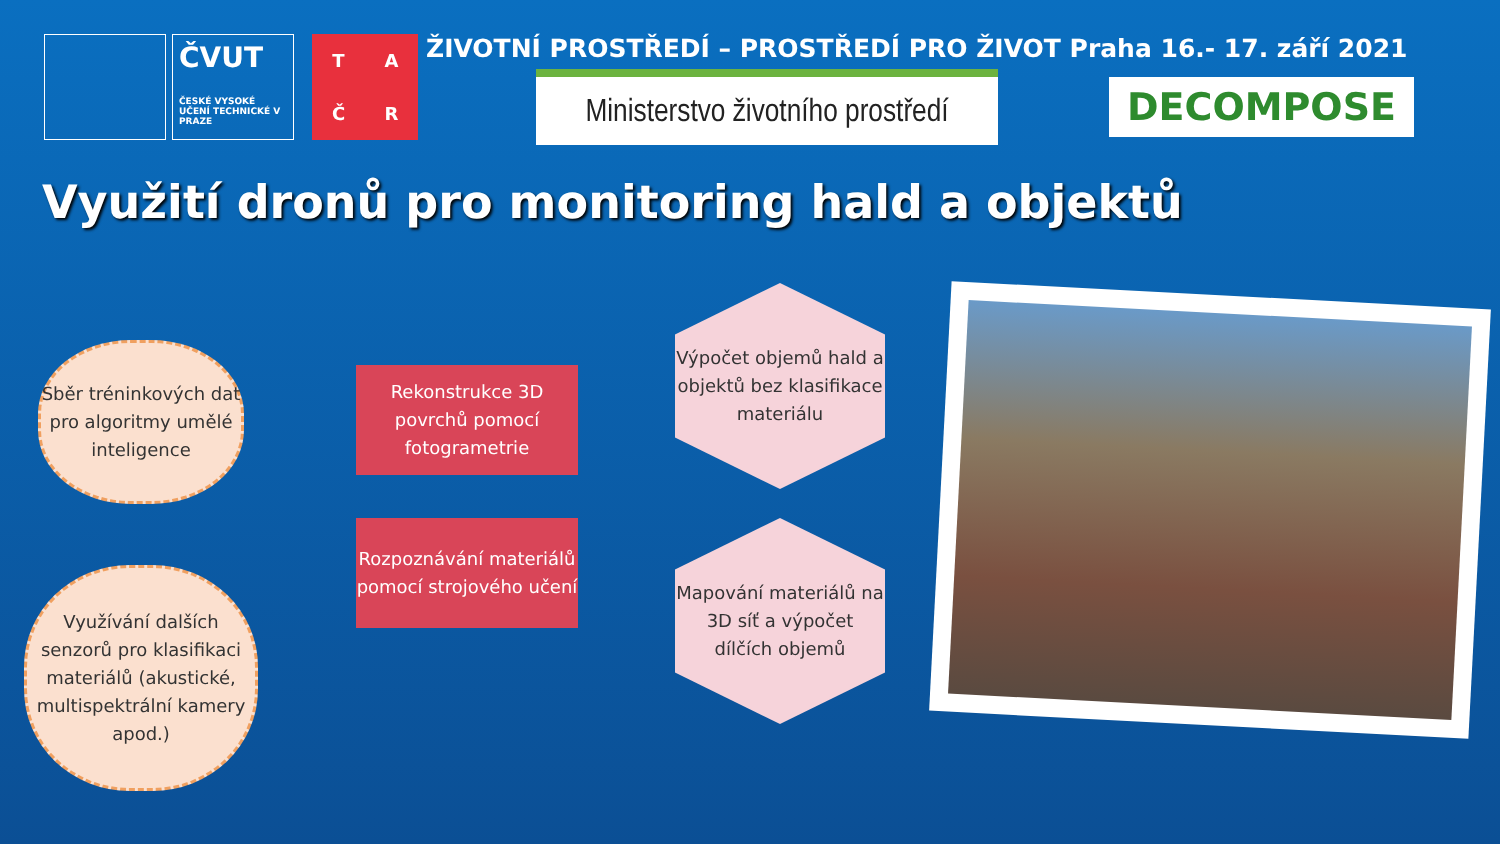ČVUT
ČESKÉ VYSOKÉ UČENÍ TECHNICKÉ V PRAZE
TAČR
ŽIVOTNÍ PROSTŘEDÍ – PROSTŘEDÍ PRO ŽIVOT Praha 16.- 17. září 2021
Ministerstvo životního prostředí
DECOMPOSE
Využití dronů pro monitoring hald a objektů
Sběr tréninkových dat pro algoritmy umělé inteligence
Využívání dalších senzorů pro klasifikaci materiálů (akustické, multispektrální kamery apod.)
Rekonstrukce 3D povrchů pomocí fotogrametrie
Rozpoznávání materiálů pomocí strojového učení
Výpočet objemů hald a objektů bez klasifikace materiálu
Mapování materiálů na 3D síť a výpočet dílčích objemů